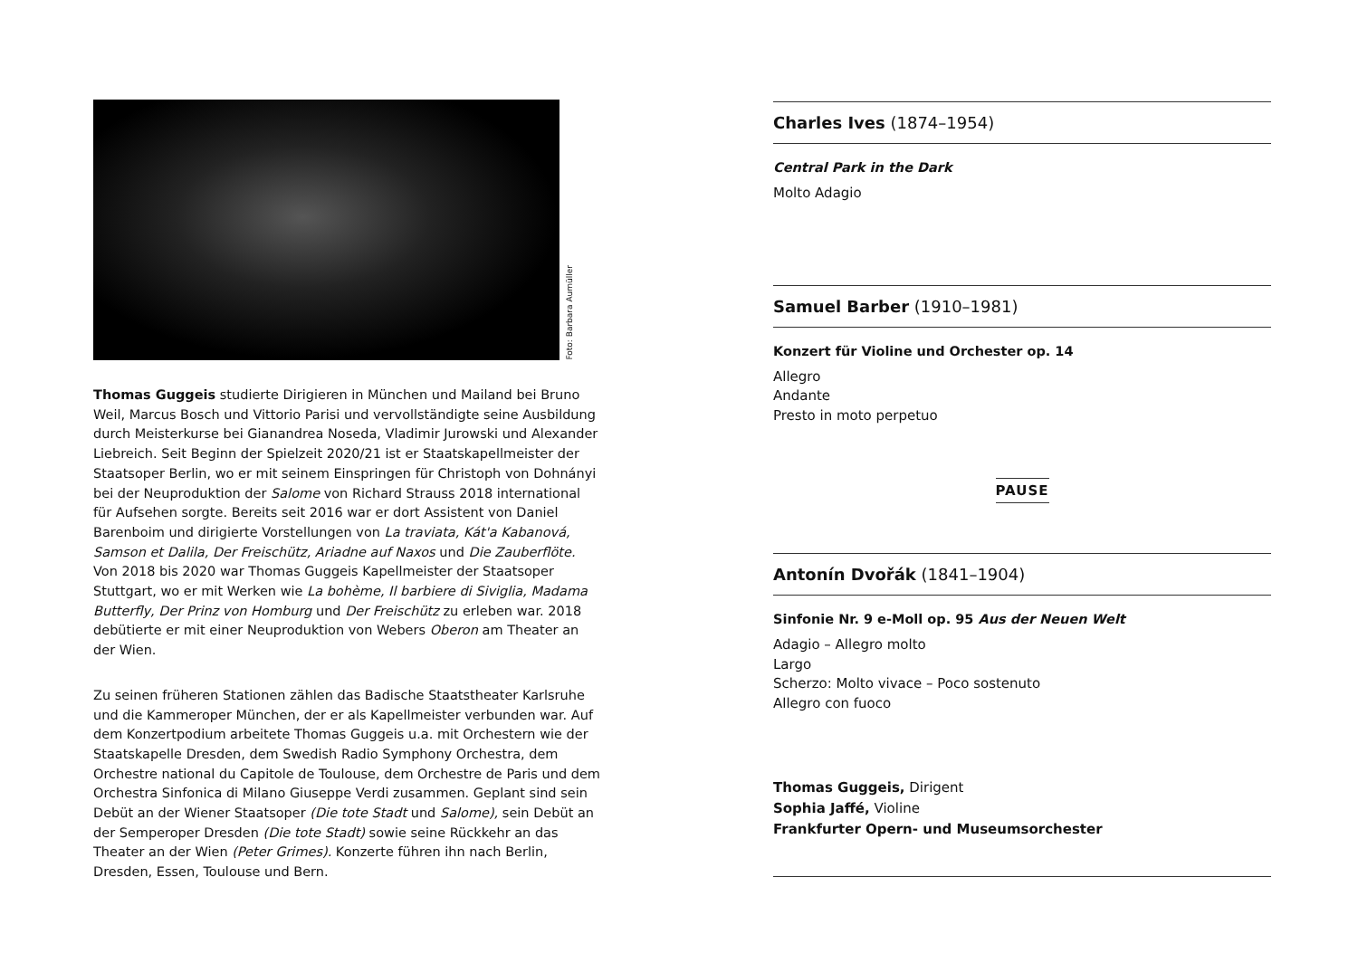Foto: Barbara Aumüller
Thomas Guggeis studierte Dirigieren in München und Mailand bei Bruno Weil, Marcus Bosch und Vittorio Parisi und vervollständigte seine Ausbil­dung durch Meisterkurse bei Gianandrea Noseda, Vladimir Jurowski und Alexander Liebreich. Seit Beginn der Spielzeit 2020/21 ist er Staatskapell­meister der Staatsoper Berlin, wo er mit seinem Einspringen für Christoph von Dohnányi bei der Neuproduktion der Salome von Richard Strauss 2018 international für Aufsehen sorgte. Bereits seit 2016 war er dort Assistent von Daniel Barenboim und dirigierte Vorstellungen von La traviata, Kát'a Kabanová, Samson et Dalila, Der Freischütz, Ariadne auf Naxos und Die Zauberflöte. Von 2018 bis 2020 war Thomas Guggeis Kapellmeister der Staats­oper Stuttgart, wo er mit Werken wie La bohème, Il barbiere di Siviglia, Madama Butterfly, Der Prinz von Homburg und Der Freischütz zu erleben war. 2018 debütierte er mit einer Neuproduktion von Webers Oberon am Theater an der Wien.
Zu seinen früheren Stationen zählen das Badische Staatstheater Karlsruhe und die Kammeroper München, der er als Kapellmeister verbunden war. Auf dem Konzertpodium arbeitete Thomas Guggeis u.a. mit Orchestern wie der Staatskapelle Dresden, dem Swedish Radio Symphony Orchestra, dem Orchestre national du Capitole de Toulouse, dem Orchestre de Paris und dem Orchestra Sinfonica di Milano Giuseppe Verdi zusammen. Geplant sind sein Debüt an der Wiener Staatsoper (Die tote Stadt und Salome), sein Debüt an der Semperoper Dresden (Die tote Stadt) sowie seine Rückkehr an das Theater an der Wien (Peter Grimes). Konzerte führen ihn nach Berlin, Dresden, Essen, Toulouse und Bern.
Charles Ives (1874–1954)
Central Park in the Dark
Molto Adagio
Samuel Barber (1910–1981)
Konzert für Violine und Orchester op. 14
Allegro
Andante
Presto in moto perpetuo
PAUSE
Antonín Dvořák (1841–1904)
Sinfonie Nr. 9 e-Moll op. 95 Aus der Neuen Welt
Adagio – Allegro molto
Largo
Scherzo: Molto vivace – Poco sostenuto
Allegro con fuoco
Thomas Guggeis, Dirigent
Sophia Jaffé, Violine
Frankfurter Opern- und Museumsorchester